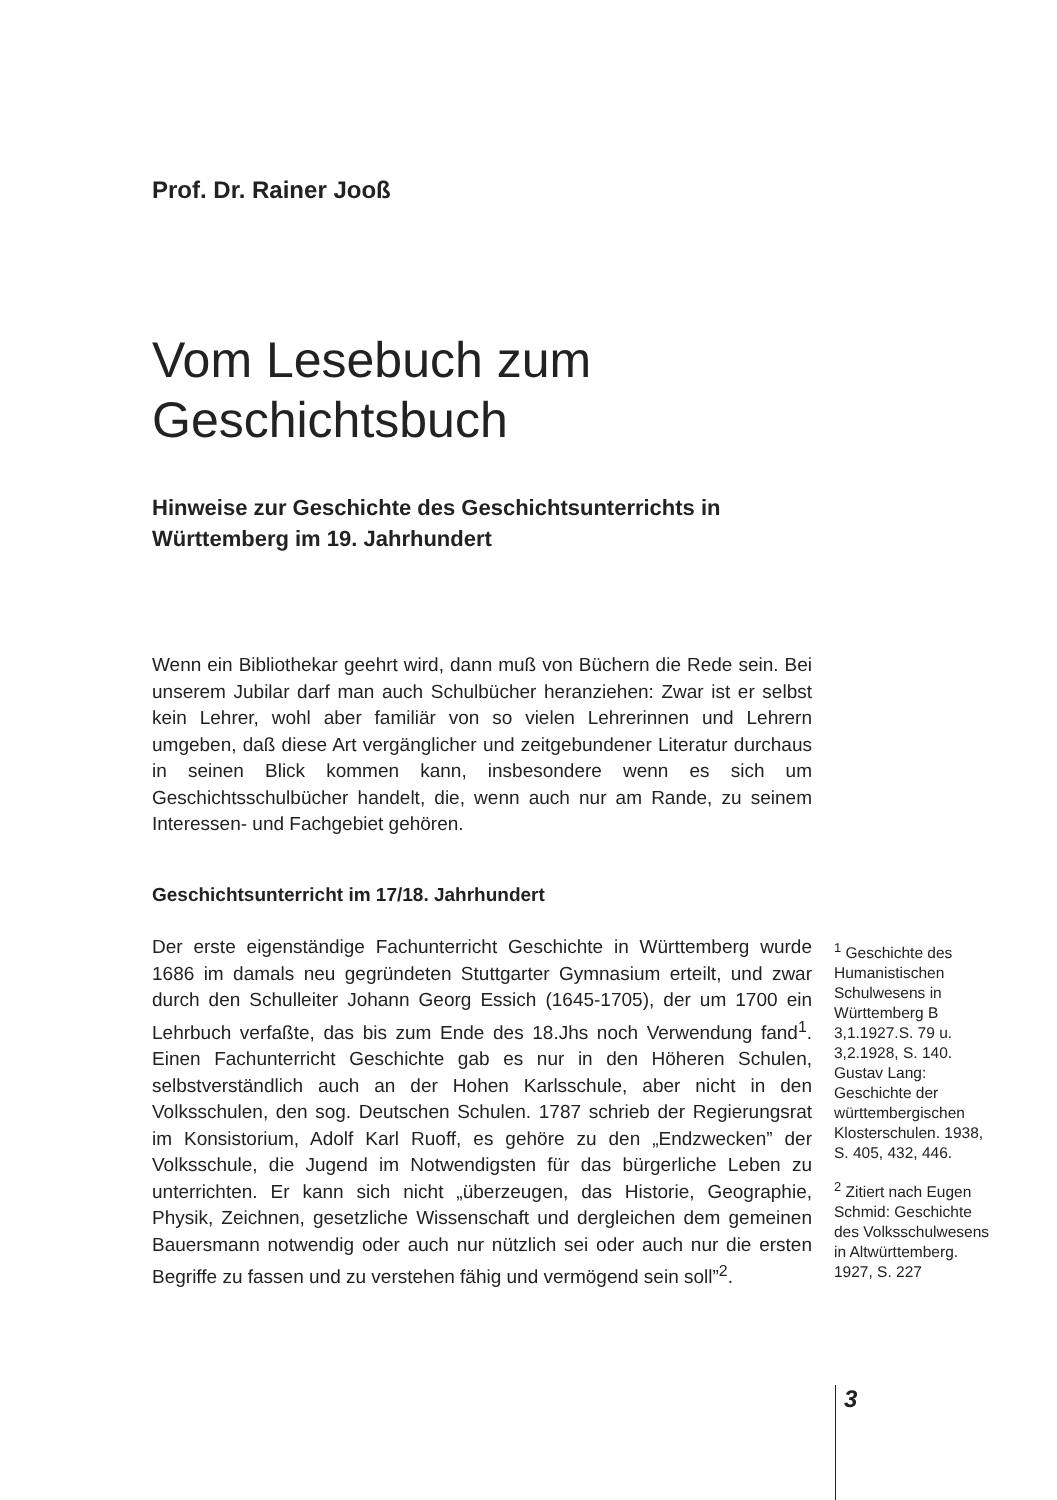Prof. Dr. Rainer Jooß
Vom Lesebuch zum Geschichtsbuch
Hinweise zur Geschichte des Geschichtsunterrichts in Württemberg im 19. Jahrhundert
Wenn ein Bibliothekar geehrt wird, dann muß von Büchern die Rede sein. Bei unserem Jubilar darf man auch Schulbücher heranziehen: Zwar ist er selbst kein Lehrer, wohl aber familiär von so vielen Lehrerinnen und Lehrern umgeben, daß diese Art vergänglicher und zeitgebundener Literatur durchaus in seinen Blick kommen kann, insbesondere wenn es sich um Geschichtsschulbücher handelt, die, wenn auch nur am Rande, zu seinem Interessen- und Fachgebiet gehören.
Geschichtsunterricht im 17/18. Jahrhundert
Der erste eigenständige Fachunterricht Geschichte in Württemberg wurde 1686 im damals neu gegründeten Stuttgarter Gymnasium erteilt, und zwar durch den Schulleiter Johann Georg Essich (1645-1705), der um 1700 ein Lehrbuch verfaßte, das bis zum Ende des 18.Jhs noch Verwendung fand<sup>1</sup>. Einen Fachunterricht Geschichte gab es nur in den Höheren Schulen, selbstverständlich auch an der Hohen Karlsschule, aber nicht in den Volksschulen, den sog. Deutschen Schulen. 1787 schrieb der Regierungsrat im Konsistorium, Adolf Karl Ruoff, es gehöre zu den „Endzwecken” der Volksschule, die Jugend im Notwendigsten für das bürgerliche Leben zu unterrichten. Er kann sich nicht „überzeugen, das Historie, Geographie, Physik, Zeichnen, gesetzliche Wissenschaft und dergleichen dem gemeinen Bauersmann notwendig oder auch nur nützlich sei oder auch nur die ersten Begriffe zu fassen und zu verstehen fähig und vermögend sein soll”<sup>2</sup>.
<sup>1</sup> Geschichte des Humanistischen Schulwesens in Württemberg B 3,1.1927.S. 79 u. 3,2.1928, S. 140. Gustav Lang: Geschichte der württembergischen Klosterschulen. 1938, S. 405, 432, 446.
<sup>2</sup> Zitiert nach Eugen Schmid: Geschichte des Volksschulwesens in Altwürttemberg. 1927, S. 227
3